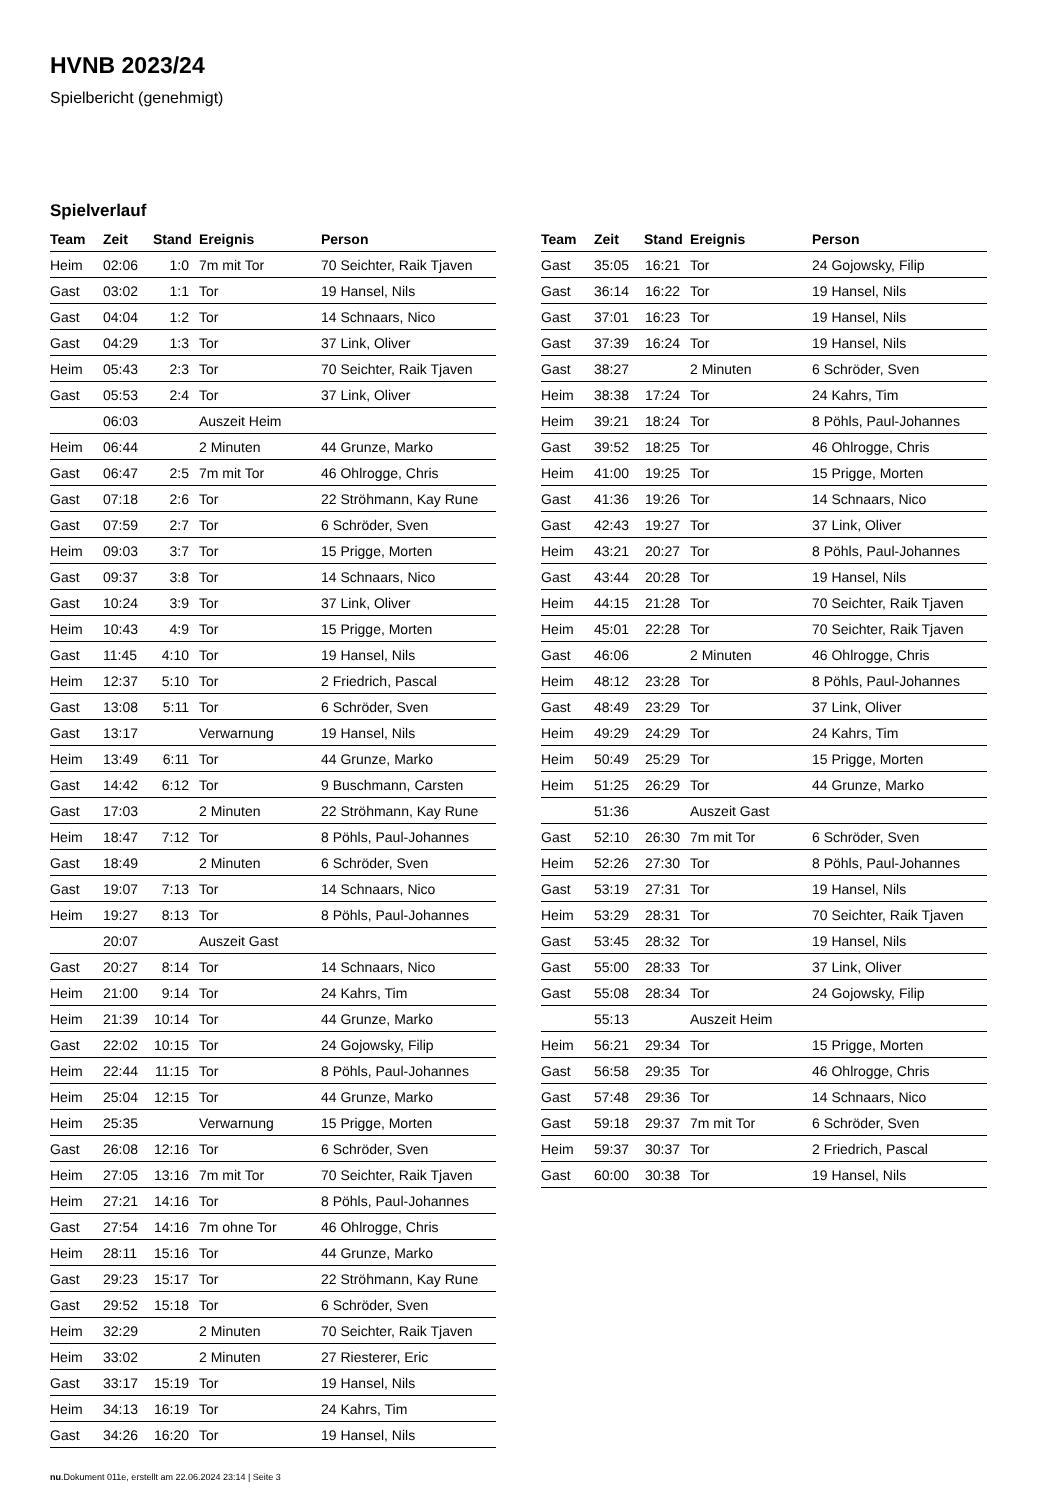HVNB 2023/24
Spielbericht (genehmigt)
Spielverlauf
| Team | Zeit | Stand | Ereignis | Person |
| --- | --- | --- | --- | --- |
| Heim | 02:06 | 1:0 | 7m mit Tor | 70 Seichter, Raik Tjaven |
| Gast | 03:02 | 1:1 | Tor | 19 Hansel, Nils |
| Gast | 04:04 | 1:2 | Tor | 14 Schnaars, Nico |
| Gast | 04:29 | 1:3 | Tor | 37 Link, Oliver |
| Heim | 05:43 | 2:3 | Tor | 70 Seichter, Raik Tjaven |
| Gast | 05:53 | 2:4 | Tor | 37 Link, Oliver |
| | 06:03 | | Auszeit Heim | |
| Heim | 06:44 | | 2 Minuten | 44 Grunze, Marko |
| Gast | 06:47 | 2:5 | 7m mit Tor | 46 Ohlrogge, Chris |
| Gast | 07:18 | 2:6 | Tor | 22 Ströhmann, Kay Rune |
| Gast | 07:59 | 2:7 | Tor | 6 Schröder, Sven |
| Heim | 09:03 | 3:7 | Tor | 15 Prigge, Morten |
| Gast | 09:37 | 3:8 | Tor | 14 Schnaars, Nico |
| Gast | 10:24 | 3:9 | Tor | 37 Link, Oliver |
| Heim | 10:43 | 4:9 | Tor | 15 Prigge, Morten |
| Gast | 11:45 | 4:10 | Tor | 19 Hansel, Nils |
| Heim | 12:37 | 5:10 | Tor | 2 Friedrich, Pascal |
| Gast | 13:08 | 5:11 | Tor | 6 Schröder, Sven |
| Gast | 13:17 | | Verwarnung | 19 Hansel, Nils |
| Heim | 13:49 | 6:11 | Tor | 44 Grunze, Marko |
| Gast | 14:42 | 6:12 | Tor | 9 Buschmann, Carsten |
| Gast | 17:03 | | 2 Minuten | 22 Ströhmann, Kay Rune |
| Heim | 18:47 | 7:12 | Tor | 8 Pöhls, Paul-Johannes |
| Gast | 18:49 | | 2 Minuten | 6 Schröder, Sven |
| Gast | 19:07 | 7:13 | Tor | 14 Schnaars, Nico |
| Heim | 19:27 | 8:13 | Tor | 8 Pöhls, Paul-Johannes |
| | 20:07 | | Auszeit Gast | |
| Gast | 20:27 | 8:14 | Tor | 14 Schnaars, Nico |
| Heim | 21:00 | 9:14 | Tor | 24 Kahrs, Tim |
| Heim | 21:39 | 10:14 | Tor | 44 Grunze, Marko |
| Gast | 22:02 | 10:15 | Tor | 24 Gojowsky, Filip |
| Heim | 22:44 | 11:15 | Tor | 8 Pöhls, Paul-Johannes |
| Heim | 25:04 | 12:15 | Tor | 44 Grunze, Marko |
| Heim | 25:35 | | Verwarnung | 15 Prigge, Morten |
| Gast | 26:08 | 12:16 | Tor | 6 Schröder, Sven |
| Heim | 27:05 | 13:16 | 7m mit Tor | 70 Seichter, Raik Tjaven |
| Heim | 27:21 | 14:16 | Tor | 8 Pöhls, Paul-Johannes |
| Gast | 27:54 | 14:16 | 7m ohne Tor | 46 Ohlrogge, Chris |
| Heim | 28:11 | 15:16 | Tor | 44 Grunze, Marko |
| Gast | 29:23 | 15:17 | Tor | 22 Ströhmann, Kay Rune |
| Gast | 29:52 | 15:18 | Tor | 6 Schröder, Sven |
| Heim | 32:29 | | 2 Minuten | 70 Seichter, Raik Tjaven |
| Heim | 33:02 | | 2 Minuten | 27 Riesterer, Eric |
| Gast | 33:17 | 15:19 | Tor | 19 Hansel, Nils |
| Heim | 34:13 | 16:19 | Tor | 24 Kahrs, Tim |
| Gast | 34:26 | 16:20 | Tor | 19 Hansel, Nils |
| Team | Zeit | Stand | Ereignis | Person |
| --- | --- | --- | --- | --- |
| Gast | 35:05 | 16:21 | Tor | 24 Gojowsky, Filip |
| Gast | 36:14 | 16:22 | Tor | 19 Hansel, Nils |
| Gast | 37:01 | 16:23 | Tor | 19 Hansel, Nils |
| Gast | 37:39 | 16:24 | Tor | 19 Hansel, Nils |
| Gast | 38:27 | | 2 Minuten | 6 Schröder, Sven |
| Heim | 38:38 | 17:24 | Tor | 24 Kahrs, Tim |
| Heim | 39:21 | 18:24 | Tor | 8 Pöhls, Paul-Johannes |
| Gast | 39:52 | 18:25 | Tor | 46 Ohlrogge, Chris |
| Heim | 41:00 | 19:25 | Tor | 15 Prigge, Morten |
| Gast | 41:36 | 19:26 | Tor | 14 Schnaars, Nico |
| Gast | 42:43 | 19:27 | Tor | 37 Link, Oliver |
| Heim | 43:21 | 20:27 | Tor | 8 Pöhls, Paul-Johannes |
| Gast | 43:44 | 20:28 | Tor | 19 Hansel, Nils |
| Heim | 44:15 | 21:28 | Tor | 70 Seichter, Raik Tjaven |
| Heim | 45:01 | 22:28 | Tor | 70 Seichter, Raik Tjaven |
| Gast | 46:06 | | 2 Minuten | 46 Ohlrogge, Chris |
| Heim | 48:12 | 23:28 | Tor | 8 Pöhls, Paul-Johannes |
| Gast | 48:49 | 23:29 | Tor | 37 Link, Oliver |
| Heim | 49:29 | 24:29 | Tor | 24 Kahrs, Tim |
| Heim | 50:49 | 25:29 | Tor | 15 Prigge, Morten |
| Heim | 51:25 | 26:29 | Tor | 44 Grunze, Marko |
| | 51:36 | | Auszeit Gast | |
| Gast | 52:10 | 26:30 | 7m mit Tor | 6 Schröder, Sven |
| Heim | 52:26 | 27:30 | Tor | 8 Pöhls, Paul-Johannes |
| Gast | 53:19 | 27:31 | Tor | 19 Hansel, Nils |
| Heim | 53:29 | 28:31 | Tor | 70 Seichter, Raik Tjaven |
| Gast | 53:45 | 28:32 | Tor | 19 Hansel, Nils |
| Gast | 55:00 | 28:33 | Tor | 37 Link, Oliver |
| Gast | 55:08 | 28:34 | Tor | 24 Gojowsky, Filip |
| | 55:13 | | Auszeit Heim | |
| Heim | 56:21 | 29:34 | Tor | 15 Prigge, Morten |
| Gast | 56:58 | 29:35 | Tor | 46 Ohlrogge, Chris |
| Gast | 57:48 | 29:36 | Tor | 14 Schnaars, Nico |
| Gast | 59:18 | 29:37 | 7m mit Tor | 6 Schröder, Sven |
| Heim | 59:37 | 30:37 | Tor | 2 Friedrich, Pascal |
| Gast | 60:00 | 30:38 | Tor | 19 Hansel, Nils |
nu.Dokument 011e, erstellt am 22.06.2024 23:14 | Seite 3